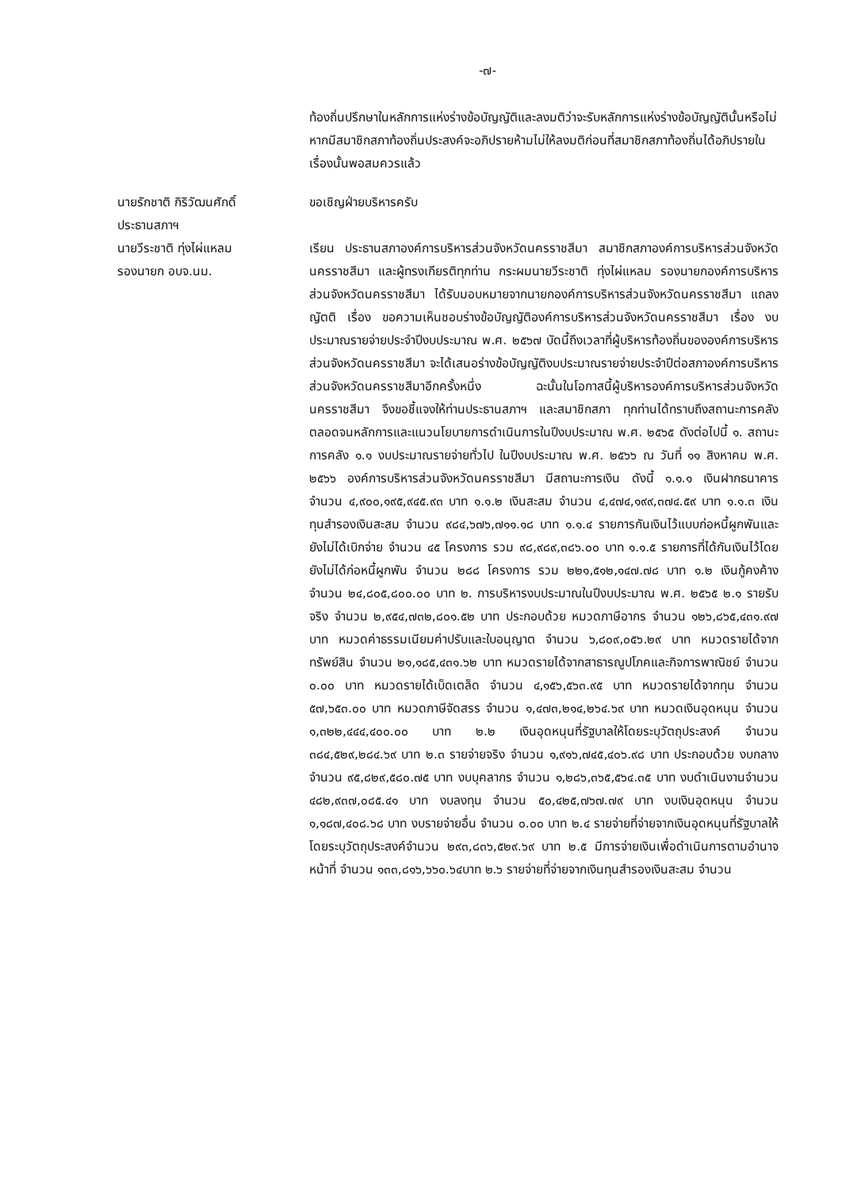-๗-
ท้องถิ่นปรึกษาในหลักการแห่งร่างข้อบัญญัติและลงมติว่าจะรับหลักการแห่งร่างข้อบัญญัตินั้นหรือไม่ หากมีสมาชิกสภาท้องถิ่นประสงค์จะอภิปรายห้ามไม่ให้ลงมติก่อนที่สมาชิกสภาท้องถิ่นได้อภิปรายในเรื่องนั้นพอสมควรแล้ว
นายรักชาติ กิริวัฒนศักดิ์
ประธานสภาฯ
ขอเชิญฝ่ายบริหารครับ
นายวีระชาติ ทุ่งไผ่แหลม
รองนายก อบจ.นม.
เรียน ประธานสภาองค์การบริหารส่วนจังหวัดนครราชสีมา สมาชิกสภาองค์การบริหารส่วนจังหวัดนครราชสีมา และผู้ทรงเกียรติทุกท่าน กระผมนายวีระชาติ ทุ่งไผ่แหลม รองนายกองค์การบริหารส่วนจังหวัดนครราชสีมา ได้รับมอบหมายจากนายกองค์การบริหารส่วนจังหวัดนครราชสีมา แถลงญัตติ เรื่อง ขอความเห็นชอบร่างข้อบัญญัติองค์การบริหารส่วนจังหวัดนครราชสีมา เรื่อง งบประมาณรายจ่ายประจำปีงบประมาณ พ.ศ. ๒๕๖๗ บัดนี้ถึงเวลาที่ผู้บริหารท้องถิ่นขององค์การบริหารส่วนจังหวัดนครราชสีมา จะได้เสนอร่างข้อบัญญัติงบประมาณรายจ่ายประจำปีต่อสภาองค์การบริหารส่วนจังหวัดนครราชสีมาอีกครั้งหนึ่ง ฉะนั้นในโอกาสนี้ผู้บริหารองค์การบริหารส่วนจังหวัดนครราชสีมา จึงขอชี้แจงให้ท่านประธานสภาฯ และสมาชิกสภา ทุกท่านได้ทราบถึงสถานะการคลัง ตลอดจนหลักการและแนวนโยบายการดำเนินการในปีงบประมาณ พ.ศ. ๒๕๖๕ ดังต่อไปนี้ ๑. สถานะการคลัง ๑.๑ งบประมาณรายจ่ายทั่วไป ในปีงบประมาณ พ.ศ. ๒๕๖๖ ณ วันที่ ๑๑ สิงหาคม พ.ศ. ๒๕๖๖ องค์การบริหารส่วนจังหวัดนครราชสีมา มีสถานะการเงิน ดังนี้ ๑.๑.๑ เงินฝากธนาคาร จำนวน ๔,๙๐๐,๑๙๕,๙๔๕.๙๓ บาท ๑.๑.๒ เงินสะสม จำนวน ๔,๔๗๔,๑๙๙,๓๗๔.๕๙ บาท ๑.๑.๓ เงินทุนสำรองเงินสะสม จำนวน ๙๘๔,๖๗๖,๗๑๑.๑๘ บาท ๑.๑.๔ รายการกันเงินไว้แบบก่อหนี้ผูกพันและยังไม่ได้เบิกจ่าย จำนวน ๔๕ โครงการ รวม ๙๘,๙๘๙,๓๘๖.๐๐ บาท ๑.๑.๕ รายการที่ได้กันเงินไว้โดยยังไม่ได้ก่อหนี้ผูกพัน จำนวน ๒๘๘ โครงการ รวม ๒๒๑,๕๑๒,๑๔๗.๗๘ บาท ๑.๒ เงินกู้คงค้าง จำนวน ๒๔,๘๐๕,๘๐๐.๐๐ บาท ๒. การบริหารงบประมาณในปีงบประมาณ พ.ศ. ๒๕๖๕ ๒.๑ รายรับจริง จำนวน ๒,๙๕๔,๗๓๒,๘๐๑.๕๒ บาท ประกอบด้วย หมวดภาษีอากร จำนวน ๑๒๖,๘๖๕,๔๓๑.๙๗ บาท หมวดค่าธรรมเนียมค่าปรับและใบอนุญาต จำนวน ๖,๘๐๙,๐๕๖.๒๙ บาท หมวดรายได้จากทรัพย์สิน จำนวน ๒๑,๑๘๕,๔๓๑.๖๒ บาท หมวดรายได้จากสาธารณูปโภคและกิจการพาณิชย์ จำนวน ๐.๐๐ บาท หมวดรายได้เบ็ดเตล็ด จำนวน ๔,๑๕๖,๕๖๓.๙๕ บาท หมวดรายได้จากทุน จำนวน ๕๗,๖๕๓.๐๐ บาท หมวดภาษีจัดสรร จำนวน ๑,๔๗๓,๒๑๔,๒๖๔.๖๙ บาท หมวดเงินอุดหนุน จำนวน ๑,๓๒๒,๔๔๔,๔๐๐.๐๐ บาท ๒.๒ เงินอุดหนุนที่รัฐบาลให้โดยระบุวัตถุประสงค์ จำนวน ๓๘๔,๕๒๙,๒๘๔.๖๙ บาท ๒.๓ รายจ่ายจริง จำนวน ๑,๙๑๖,๗๔๕,๔๐๖.๙๘ บาท ประกอบด้วย งบกลางจำนวน ๙๕,๘๒๙,๕๘๐.๗๕ บาท งบบุคลากร จำนวน ๑,๒๘๖,๓๖๕,๕๖๔.๓๕ บาท งบดำเนินงานจำนวน ๔๘๒,๙๓๗,๐๘๕.๔๑ บาท งบลงทุน จำนวน ๕๐,๔๒๕,๗๖๗.๗๙ บาท งบเงินอุดหนุน จำนวน ๑,๑๘๗,๔๐๘.๖๘ บาท งบรายจ่ายอื่น จำนวน ๐.๐๐ บาท ๒.๔ รายจ่ายที่จ่ายจากเงินอุดหนุนที่รัฐบาลให้โดยระบุวัตถุประสงค์จำนวน ๒๙๓,๘๓๖,๕๒๙.๖๙ บาท ๒.๕ มีการจ่ายเงินเพื่อดำเนินการตามอำนาจหน้าที่ จำนวน ๑๓๓,๘๑๖,๖๖๐.๖๔บาท ๒.๖ รายจ่ายที่จ่ายจากเงินทุนสำรองเงินสะสม จำนวน